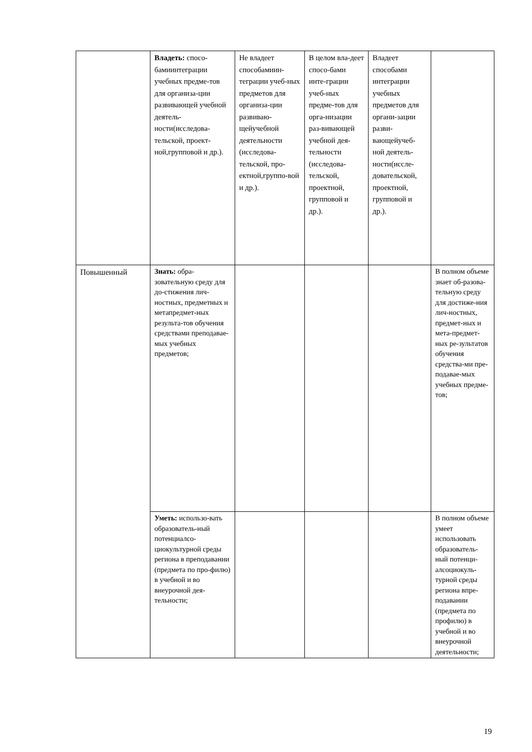| | Владеть: спосо-бамиинтеграции учебных предме-тов для организа-ции развивающей учебной деятель-ности(исследова-тельской, проект-ной,групповой и др.). | Не владеет способамиин-теграции учеб-ных предметов для организа-ции развиваю-щейучебной деятельности (исследова-тельской, про-ектной,группо-вой и др.). | В целом вла-деет спосо-бами инте-грации учеб-ных предме-тов для орга-низации раз-вивающей учебной дея-тельности (исследова-тельской, проектной, групповой и др.). | Владеет способами интеграции учебных предметов для органи-зации разви-вающейучеб-ной деятель-ности(иссле-довательской, проектной, групповой и др.). | |
| Повышенный | Знать: обра-зовательную среду для до-стижения лич-ностных, предметных и метапредмет-ных результа-тов обучения средствами преподавае-мых учебных предметов; | | | | В полном объеме знает об-разова-тельную среду для достиже-ния лич-ностных, предмет-ных и мета-предмет-ных ре-зультатов обучения средства-ми пре-подавае-мых учебных предме-тов; |
| | Уметь: использо-вать образователь-ный потенциалсо-циокультурной среды региона в преподавании (предмета по про-филю) в учебной и во внеурочной дея-тельности; | | | | В полном объеме умеет использовать образователь-ный потенци-алсоциокуль-турной среды региона впре-подавании (предмета по профилю) в учебной и во внеурочной деятельности; |
19